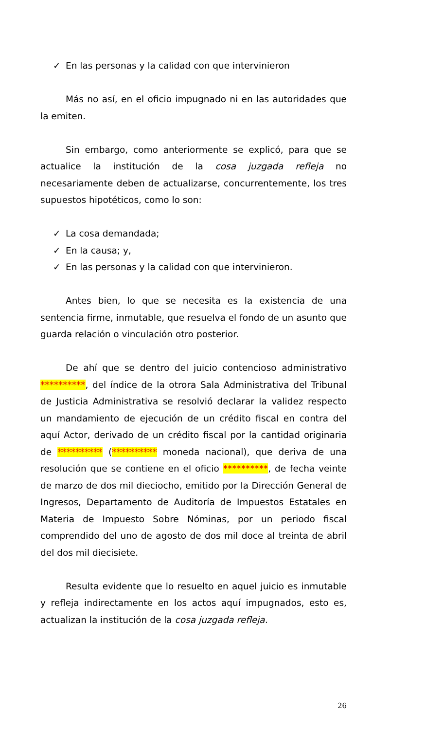✓ En las personas y la calidad con que intervinieron
Más no así, en el oficio impugnado ni en las autoridades que la emiten.
Sin embargo, como anteriormente se explicó, para que se actualice la institución de la cosa juzgada refleja no necesariamente deben de actualizarse, concurrentemente, los tres supuestos hipotéticos, como lo son:
✓ La cosa demandada;
✓ En la causa; y,
✓ En las personas y la calidad con que intervinieron.
Antes bien, lo que se necesita es la existencia de una sentencia firme, inmutable, que resuelva el fondo de un asunto que guarda relación o vinculación otro posterior.
De ahí que se dentro del juicio contencioso administrativo **********, del índice de la otrora Sala Administrativa del Tribunal de Justicia Administrativa se resolvió declarar la validez respecto un mandamiento de ejecución de un crédito fiscal en contra del aquí Actor, derivado de un crédito fiscal por la cantidad originaria de ********** (********** moneda nacional), que deriva de una resolución que se contiene en el oficio **********, de fecha veinte de marzo de dos mil dieciocho, emitido por la Dirección General de Ingresos, Departamento de Auditoría de Impuestos Estatales en Materia de Impuesto Sobre Nóminas, por un periodo fiscal comprendido del uno de agosto de dos mil doce al treinta de abril del dos mil diecisiete.
Resulta evidente que lo resuelto en aquel juicio es inmutable y refleja indirectamente en los actos aquí impugnados, esto es, actualizan la institución de la cosa juzgada refleja.
26